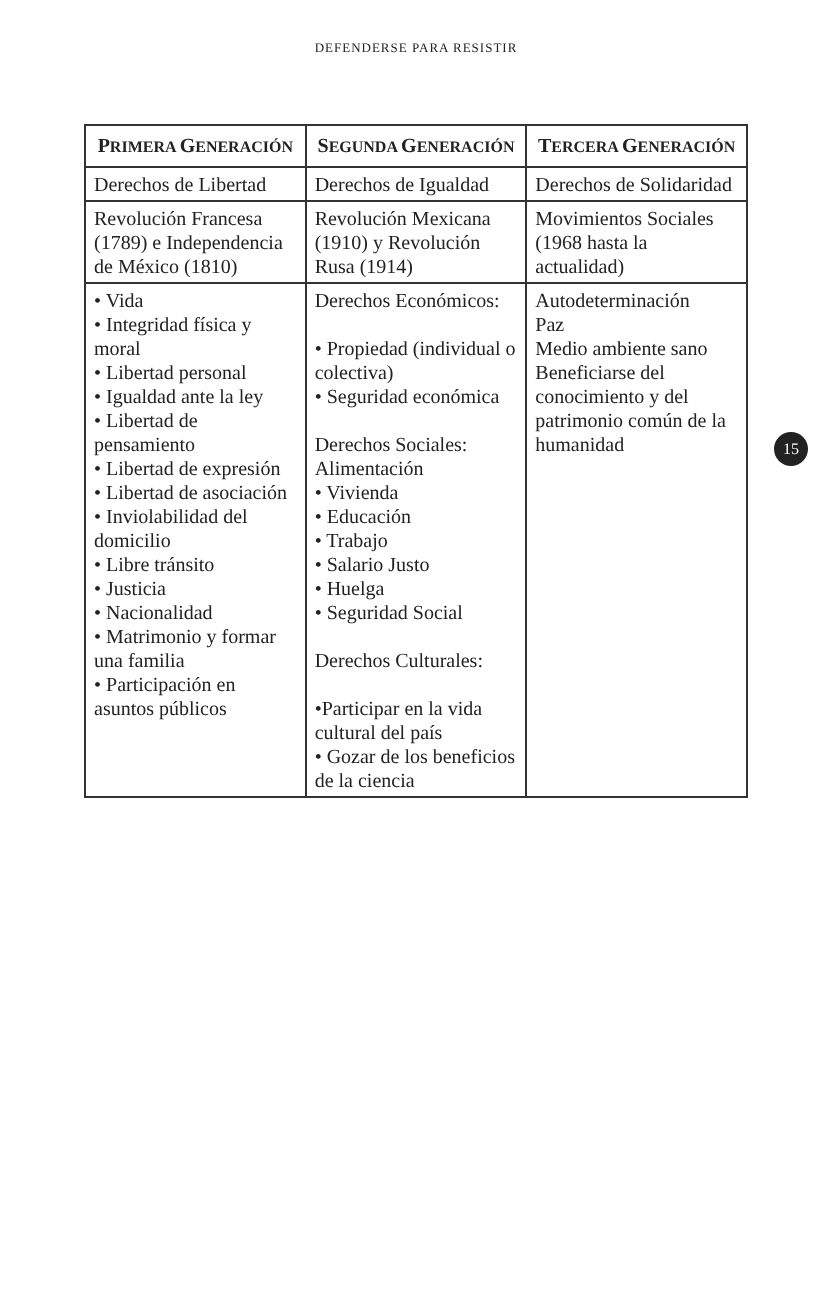DEFENDERSE PARA RESISTIR
| P RIMERA G ENERACIÓN | S EGUNDA G ENERACIÓN | T ERCERA G ENERACIÓN |
| --- | --- | --- |
| Derechos de Libertad | Derechos de Igualdad | Derechos de Solidaridad |
| Revolución Francesa (1789) e Independencia de México (1810) | Revolución Mexicana (1910) y Revolución Rusa (1914) | Movimientos Sociales (1968 hasta la actualidad) |
| • Vida • Integridad física y moral • Libertad personal • Igualdad ante la ley • Libertad de pensamiento • Libertad de expresión • Libertad de asociación • Inviolabilidad del domicilio • Libre tránsito • Justicia • Nacionalidad • Matrimonio y formar una familia • Participación en asuntos públicos | Derechos Económicos: • Propiedad (individual o colectiva) • Seguridad económica Derechos Sociales: Alimentación • Vivienda • Educación • Trabajo • Salario Justo • Huelga • Seguridad Social Derechos Culturales: •Participar en la vida cultural del país • Gozar de los beneficios de la ciencia | Autodeterminación Paz Medio ambiente sano Beneficiarse del conocimiento y del patrimonio común de la humanidad |
15